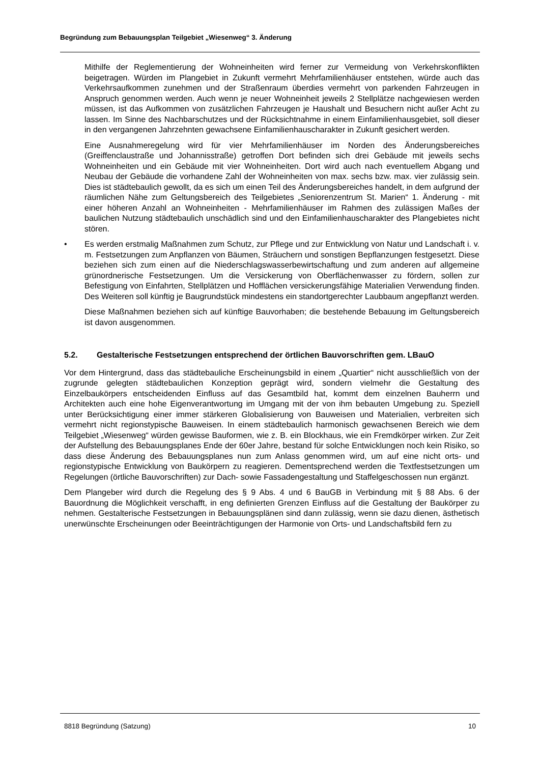Begründung zum Bebauungsplan Teilgebiet „Wiesenweg“ 3. Änderung
Mithilfe der Reglementierung der Wohneinheiten wird ferner zur Vermeidung von Verkehrskonflikten beigetragen. Würden im Plangebiet in Zukunft vermehrt Mehrfamilienhäuser entstehen, würde auch das Verkehrsaufkommen zunehmen und der Straßenraum überdies vermehrt von parkenden Fahrzeugen in Anspruch genommen werden. Auch wenn je neuer Wohneinheit jeweils 2 Stellplätze nachgewiesen werden müssen, ist das Aufkommen von zusätzlichen Fahrzeugen je Haushalt und Besuchern nicht außer Acht zu lassen. Im Sinne des Nachbarschutzes und der Rücksichtnahme in einem Einfamilienhausgebiet, soll dieser in den vergangenen Jahrzehnten gewachsene Einfamilienhauscharakter in Zukunft gesichert werden.
Eine Ausnahmeregelung wird für vier Mehrfamilienhäuser im Norden des Änderungsbereiches (Greiffenclaustraße und Johannisstraße) getroffen Dort befinden sich drei Gebäude mit jeweils sechs Wohneinheiten und ein Gebäude mit vier Wohneinheiten. Dort wird auch nach eventuellem Abgang und Neubau der Gebäude die vorhandene Zahl der Wohneinheiten von max. sechs bzw. max. vier zulässig sein. Dies ist städtebaulich gewollt, da es sich um einen Teil des Änderungsbereiches handelt, in dem aufgrund der räumlichen Nähe zum Geltungsbereich des Teilgebietes „Seniorenzentrum St. Marien“ 1. Änderung - mit einer höheren Anzahl an Wohneinheiten - Mehrfamilienhäuser im Rahmen des zulässigen Maßes der baulichen Nutzung städtebaulich unschädlich sind und den Einfamilienhauscharakter des Plangebietes nicht stören.
• Es werden erstmalig Maßnahmen zum Schutz, zur Pflege und zur Entwicklung von Natur und Landschaft i. v. m. Festsetzungen zum Anpflanzen von Bäumen, Sträuchern und sonstigen Bepflanzungen festgesetzt. Diese beziehen sich zum einen auf die Niederschlagswasserbewirtschaftung und zum anderen auf allgemeine grünordnerische Festsetzungen. Um die Versickerung von Oberflächenwasser zu fördern, sollen zur Befestigung von Einfahrten, Stellplätzen und Hofflächen versickerungsfähige Materialien Verwendung finden. Des Weiteren soll künftig je Baugrundstück mindestens ein standortgerechter Laubbaum angepflanzt werden.
Diese Maßnahmen beziehen sich auf künftige Bauvorhaben; die bestehende Bebauung im Geltungsbereich ist davon ausgenommen.
5.2. Gestalterische Festsetzungen entsprechend der örtlichen Bauvorschriften gem. LBauO
Vor dem Hintergrund, dass das städtebauliche Erscheinungsbild in einem „Quartier“ nicht ausschließlich von der zugrunde gelegten städtebaulichen Konzeption geprägt wird, sondern vielmehr die Gestaltung des Einzelbaukörpers entscheidenden Einfluss auf das Gesamtbild hat, kommt dem einzelnen Bauherrn und Architekten auch eine hohe Eigenverantwortung im Umgang mit der von ihm bebauten Umgebung zu. Speziell unter Berücksichtigung einer immer stärkeren Globalisierung von Bauweisen und Materialien, verbreiten sich vermehrt nicht regionstypische Bauweisen. In einem städtebaulich harmonisch gewachsenen Bereich wie dem Teilgebiet „Wiesenweg“ würden gewisse Bauformen, wie z. B. ein Blockhaus, wie ein Fremdkörper wirken. Zur Zeit der Aufstellung des Bebauungsplanes Ende der 60er Jahre, bestand für solche Entwicklungen noch kein Risiko, so dass diese Änderung des Bebauungsplanes nun zum Anlass genommen wird, um auf eine nicht orts- und regionstypische Entwicklung von Baukörpern zu reagieren. Dementsprechend werden die Textfestsetzungen um Regelungen (örtliche Bauvorschriften) zur Dach- sowie Fassadengestaltung und Staffelgeschossen nun ergänzt.
Dem Plangeber wird durch die Regelung des § 9 Abs. 4 und 6 BauGB in Verbindung mit § 88 Abs. 6 der Bauordnung die Möglichkeit verschafft, in eng definierten Grenzen Einfluss auf die Gestaltung der Baukörper zu nehmen. Gestalterische Festsetzungen in Bebauungsplänen sind dann zulässig, wenn sie dazu dienen, ästhetisch unerwünschte Erscheinungen oder Beeinträchtigungen der Harmonie von Orts- und Landschaftsbild fern zu
8818 Begründung (Satzung) 10